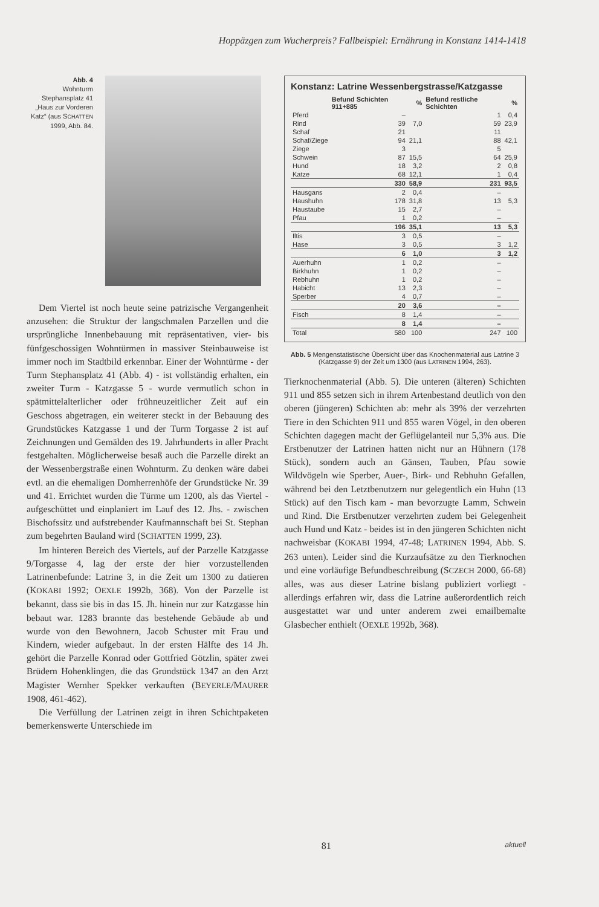Hoppäzgen zum Wucherpreis? Fallbeispiel: Ernährung in Konstanz 1414-1418
Abb. 4
Wohnturm Stephansplatz 41 „Haus zur Vorderen Katz“ (aus SCHATTEN 1999, Abb. 84.
Dem Viertel ist noch heute seine patrizische Vergangenheit anzusehen: die Struktur der langschmalen Parzellen und die ursprüngliche Innenbebauung mit repräsentativen, vier- bis fünfgeschossigen Wohntürmen in massiver Steinbauweise ist immer noch im Stadtbild erkennbar. Einer der Wohntürme - der Turm Stephansplatz 41 (Abb. 4) - ist vollständig erhalten, ein zweiter Turm - Katzgasse 5 - wurde vermutlich schon in spätmittelalterlicher oder frühneuzeitlicher Zeit auf ein Geschoss abgetragen, ein weiterer steckt in der Bebauung des Grundstückes Katzgasse 1 und der Turm Torgasse 2 ist auf Zeichnungen und Gemälden des 19. Jahrhunderts in aller Pracht festgehalten. Möglicherweise besaß auch die Parzelle direkt an der Wessenbergstraße einen Wohnturm. Zu denken wäre dabei evtl. an die ehemaligen Domherrenhöfe der Grundstücke Nr. 39 und 41. Errichtet wurden die Türme um 1200, als das Viertel - aufgeschüttet und einplaniert im Lauf des 12. Jhs. - zwischen Bischofssitz und aufstrebender Kaufmannschaft bei St. Stephan zum begehrten Bauland wird (SCHATTEN 1999, 23).
Im hinteren Bereich des Viertels, auf der Parzelle Katzgasse 9/Torgasse 4, lag der erste der hier vorzustellenden Latrinenbefunde: Latrine 3, in die Zeit um 1300 zu datieren (KOKABI 1992; OEXLE 1992b, 368). Von der Parzelle ist bekannt, dass sie bis in das 15. Jh. hinein nur zur Katzgasse hin bebaut war. 1283 brannte das bestehende Gebäude ab und wurde von den Bewohnern, Jacob Schuster mit Frau und Kindern, wieder aufgebaut. In der ersten Hälfte des 14 Jh. gehört die Parzelle Konrad oder Gottfried Götzlin, später zwei Brüdern Hohenklingen, die das Grundstück 1347 an den Arzt Magister Wernher Spekker verkauften (BEYERLE/MAURER 1908, 461-462).
Die Verfüllung der Latrinen zeigt in ihren Schichtpaketen bemerkenswerte Unterschiede im
Konstanz: Latrine Wessenbergstrasse/Katzgasse
| | Befund Schichten 911+885 | % | Befund restliche Schichten | % |
| --- | --- | --- | --- | --- |
| Pferd | – | | 1 | 0,4 |
| Rind | 39 | 7,0 | 59 | 23,9 |
| Schaf | 21 | | 11 | |
| Schaf/Ziege | 94 | 21,1 | 88 | 42,1 |
| Ziege | 3 | | 5 | |
| Schwein | 87 | 15,5 | 64 | 25,9 |
| Hund | 18 | 3,2 | 2 | 0,8 |
| Katze | 68 | 12,1 | 1 | 0,4 |
| | 330 | 58,9 | 231 | 93,5 |
| Hausgans | 2 | 0,4 | – | |
| Haushuhn | 178 | 31,8 | 13 | 5,3 |
| Haustaube | 15 | 2,7 | – | |
| Pfau | 1 | 0,2 | – | |
| | 196 | 35,1 | 13 | 5,3 |
| Iltis | 3 | 0,5 | – | |
| Hase | 3 | 0,5 | 3 | 1,2 |
| | 6 | 1,0 | 3 | 1,2 |
| Auerhuhn | 1 | 0,2 | – | |
| Birkhuhn | 1 | 0,2 | – | |
| Rebhuhn | 1 | 0,2 | – | |
| Habicht | 13 | 2,3 | – | |
| Sperber | 4 | 0,7 | – | |
| | 20 | 3,6 | – | |
| Fisch | 8 | 1,4 | – | |
| | 8 | 1,4 | – | |
| Total | 580 | 100 | 247 | 100 |
Abb. 5 Mengenstatistische Übersicht über das Knochenmaterial aus Latrine 3 (Katzgasse 9) der Zeit um 1300 (aus LATRINEN 1994, 263).
Tierknochenmaterial (Abb. 5). Die unteren (älteren) Schichten 911 und 855 setzen sich in ihrem Artenbestand deutlich von den oberen (jüngeren) Schichten ab: mehr als 39% der verzehrten Tiere in den Schichten 911 und 855 waren Vögel, in den oberen Schichten dagegen macht der Geflügelanteil nur 5,3% aus. Die Erstbenutzer der Latrinen hatten nicht nur an Hühnern (178 Stück), sondern auch an Gänsen, Tauben, Pfau sowie Wildvögeln wie Sperber, Auer-, Birk- und Rebhuhn Gefallen, während bei den Letztbenutzern nur gelegentlich ein Huhn (13 Stück) auf den Tisch kam - man bevorzugte Lamm, Schwein und Rind. Die Erstbenutzer verzehrten zudem bei Gelegenheit auch Hund und Katz - beides ist in den jüngeren Schichten nicht nachweisbar (KOKABI 1994, 47-48; LATRINEN 1994, Abb. S. 263 unten). Leider sind die Kurzaufsätze zu den Tierknochen und eine vorläufige Befundbeschreibung (SCZECH 2000, 66-68) alles, was aus dieser Latrine bislang publiziert vorliegt - allerdings erfahren wir, dass die Latrine außerordentlich reich ausgestattet war und unter anderem zwei emailbemalte Glasbecher enthielt (OEXLE 1992b, 368).
81 aktuell